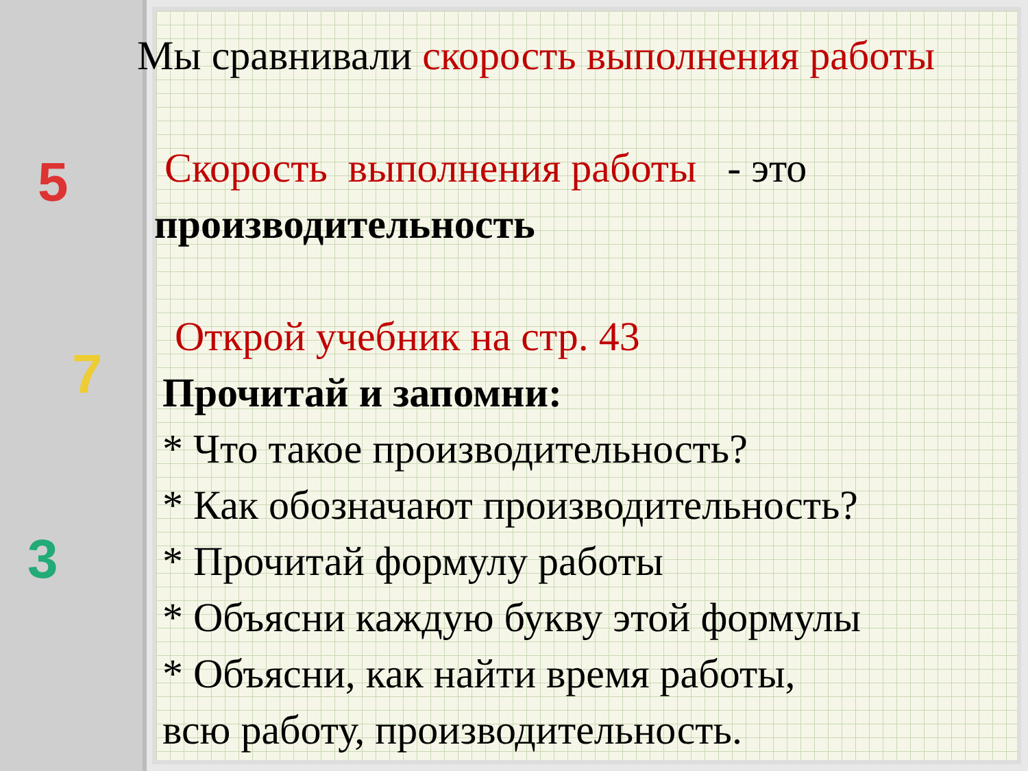5
7
3
Мы сравнивали скорость выполнения работы
Скорость выполнения работы - это
производительность
Открой учебник на стр. 43
Прочитай и запомни:
* Что такое производительность?
* Как обозначают производительность?
* Прочитай формулу работы
* Объясни каждую букву этой формулы
* Объясни, как найти время работы,
всю работу, производительность.